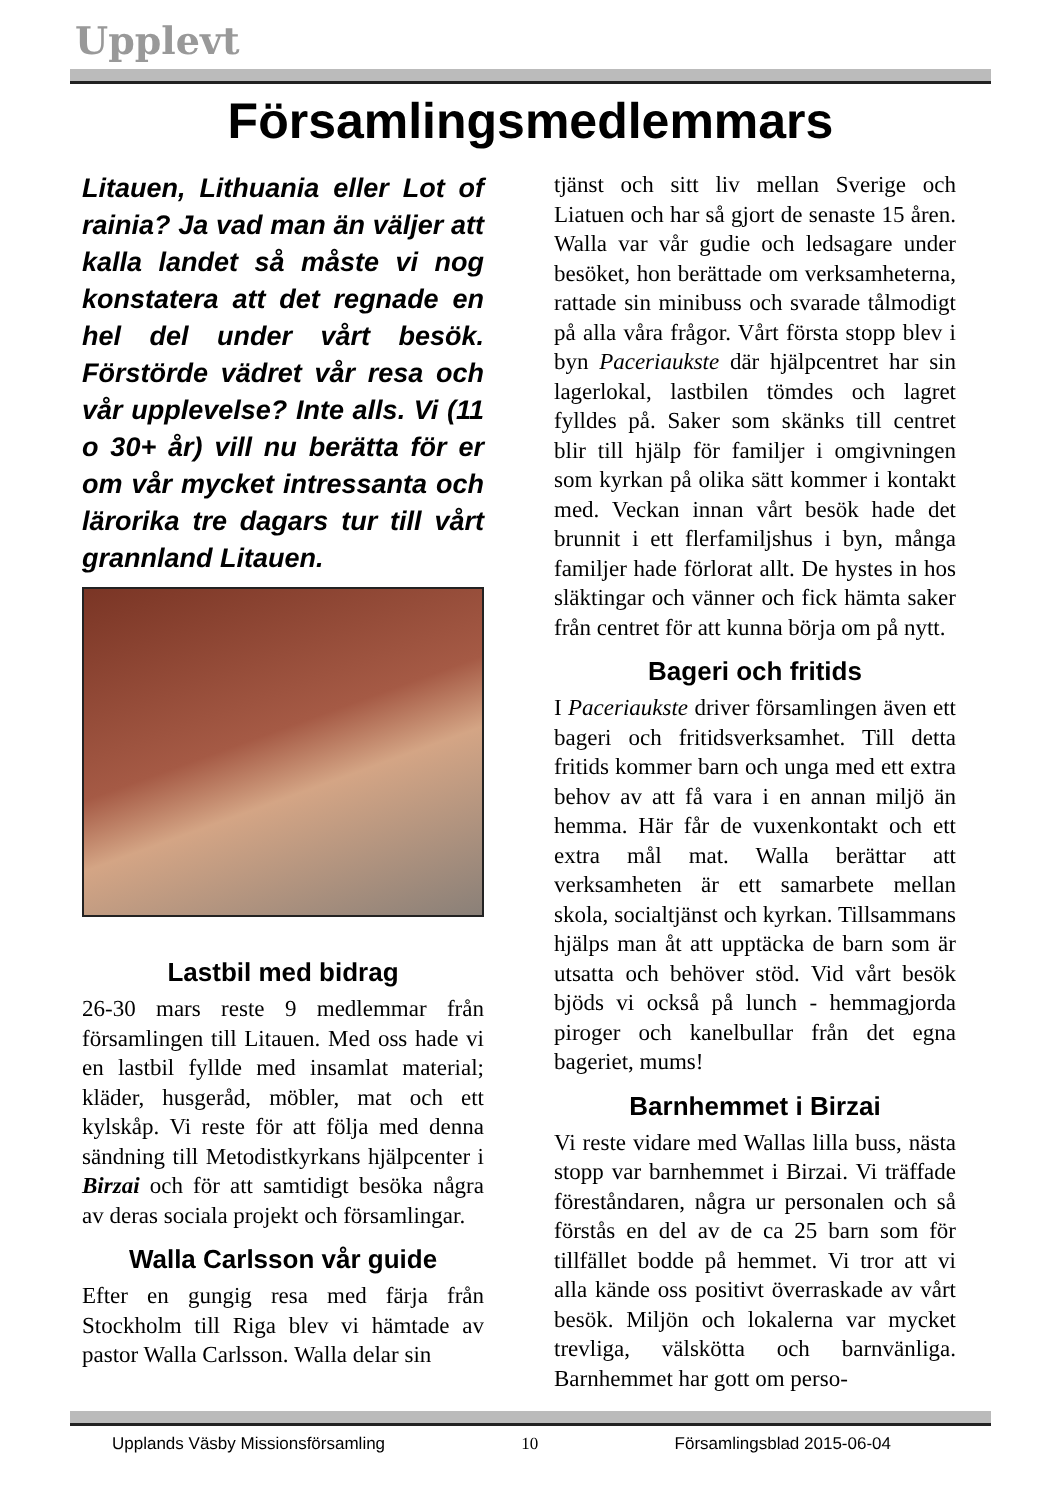Upplevt
Församlingsmedlemmars
Litauen, Lithuania eller Lot of rainia? Ja vad man än väljer att kalla landet så måste vi nog konstatera att det regnade en hel del under vårt besök. Förstörde vädret vår resa och vår upplevelse? Inte alls. Vi (11 o 30+ år) vill nu berätta för er om vår mycket intressanta och lärorika tre dagars tur till vårt grannland Litauen.
Lastbil med bidrag
26-30 mars reste 9 medlemmar från församlingen till Litauen. Med oss hade vi en lastbil fyllde med insamlat material; kläder, husgeråd, möbler, mat och ett kylskåp. Vi reste för att följa med denna sändning till Metodistkyrkans hjälpcenter i Birzai och för att samtidigt besöka några av deras sociala projekt och församlingar.
Walla Carlsson vår guide
Efter en gungig resa med färja från Stockholm till Riga blev vi hämtade av pastor Walla Carlsson. Walla delar sin
tjänst och sitt liv mellan Sverige och Liatuen och har så gjort de senaste 15 åren. Walla var vår gudie och ledsagare under besöket, hon berättade om verksamheterna, rattade sin minibuss och svarade tålmodigt på alla våra frågor. Vårt första stopp blev i byn Paceriaukste där hjälpcentret har sin lagerlokal, lastbilen tömdes och lagret fylldes på. Saker som skänks till centret blir till hjälp för familjer i omgivningen som kyrkan på olika sätt kommer i kontakt med. Veckan innan vårt besök hade det brunnit i ett flerfamiljshus i byn, många familjer hade förlorat allt. De hystes in hos släktingar och vänner och fick hämta saker från centret för att kunna börja om på nytt.
Bageri och fritids
I Paceriaukste driver församlingen även ett bageri och fritidsverksamhet. Till detta fritids kommer barn och unga med ett extra behov av att få vara i en annan miljö än hemma. Här får de vuxenkontakt och ett extra mål mat. Walla berättar att verksamheten är ett samarbete mellan skola, socialtjänst och kyrkan. Tillsammans hjälps man åt att upptäcka de barn som är utsatta och behöver stöd. Vid vårt besök bjöds vi också på lunch - hemmagjorda piroger och kanelbullar från det egna bageriet, mums!
Barnhemmet i Birzai
Vi reste vidare med Wallas lilla buss, nästa stopp var barnhemmet i Birzai. Vi träffade föreståndaren, några ur personalen och så förstås en del av de ca 25 barn som för tillfället bodde på hemmet. Vi tror att vi alla kände oss positivt överraskade av vårt besök. Miljön och lokalerna var mycket trevliga, välskötta och barnvänliga. Barnhemmet har gott om perso-
Upplands Väsby Missionsförsamling 10 Församlingsblad 2015-06-04